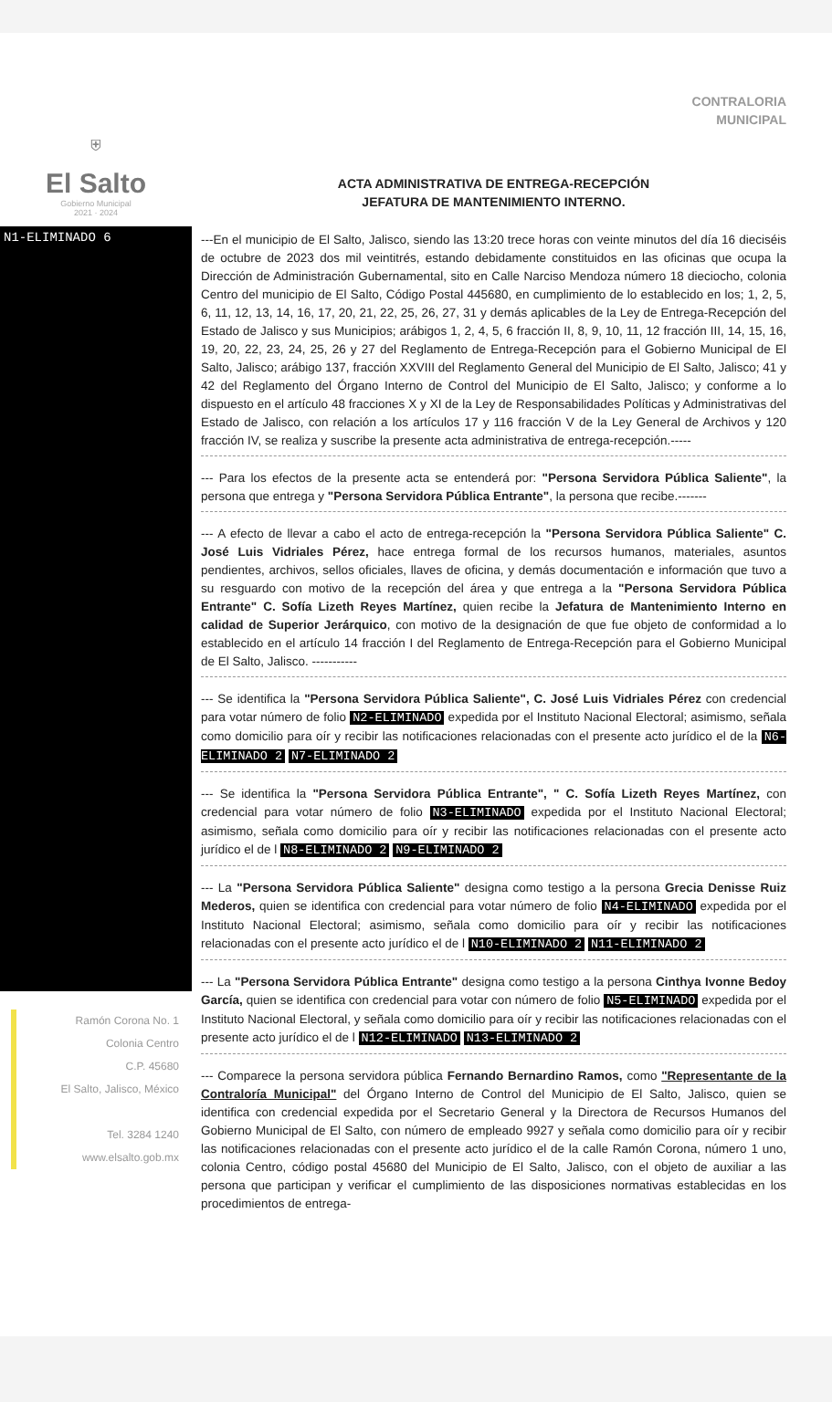⛨
El Salto
Gobierno Municipal
2021 · 2024
N1-ELIMINADO 6
Ramón Corona No. 1
Colonia Centro
C.P. 45680
El Salto, Jalisco, México
Tel. 3284 1240
www.elsalto.gob.mx
CONTRALORIA
MUNICIPAL
ACTA ADMINISTRATIVA DE ENTREGA-RECEPCIÓN
JEFATURA DE MANTENIMIENTO INTERNO.
---En el municipio de El Salto, Jalisco, siendo las 13:20 trece horas con veinte minutos del día 16 dieciséis de octubre de 2023 dos mil veintitrés, estando debidamente constituidos en las oficinas que ocupa la Dirección de Administración Gubernamental, sito en Calle Narciso Mendoza número 18 dieciocho, colonia Centro del municipio de El Salto, Código Postal 445680, en cumplimiento de lo establecido en los; 1, 2, 5, 6, 11, 12, 13, 14, 16, 17, 20, 21, 22, 25, 26, 27, 31 y demás aplicables de la Ley de Entrega-Recepción del Estado de Jalisco y sus Municipios; arábigos 1, 2, 4, 5, 6 fracción II, 8, 9, 10, 11, 12 fracción III, 14, 15, 16, 19, 20, 22, 23, 24, 25, 26 y 27 del Reglamento de Entrega-Recepción para el Gobierno Municipal de El Salto, Jalisco; arábigo 137, fracción XXVIII del Reglamento General del Municipio de El Salto, Jalisco; 41 y 42 del Reglamento del Órgano Interno de Control del Municipio de El Salto, Jalisco; y conforme a lo dispuesto en el artículo 48 fracciones X y XI de la Ley de Responsabilidades Políticas y Administrativas del Estado de Jalisco, con relación a los artículos 17 y 116 fracción V de la Ley General de Archivos y 120 fracción IV, se realiza y suscribe la presente acta administrativa de entrega-recepción.-----
--- Para los efectos de la presente acta se entenderá por: "Persona Servidora Pública Saliente", la persona que entrega y "Persona Servidora Pública Entrante", la persona que recibe.-------
--- A efecto de llevar a cabo el acto de entrega-recepción la "Persona Servidora Pública Saliente" C. José Luis Vidriales Pérez, hace entrega formal de los recursos humanos, materiales, asuntos pendientes, archivos, sellos oficiales, llaves de oficina, y demás documentación e información que tuvo a su resguardo con motivo de la recepción del área y que entrega a la "Persona Servidora Pública Entrante" C. Sofía Lizeth Reyes Martínez, quien recibe la Jefatura de Mantenimiento Interno en calidad de Superior Jerárquico, con motivo de la designación de que fue objeto de conformidad a lo establecido en el artículo 14 fracción I del Reglamento de Entrega-Recepción para el Gobierno Municipal de El Salto, Jalisco. -----------
--- Se identifica la "Persona Servidora Pública Saliente", C. José Luis Vidriales Pérez con credencial para votar número de folio N2-ELIMINADO expedida por el Instituto Nacional Electoral; asimismo, señala como domicilio para oír y recibir las notificaciones relacionadas con el presente acto jurídico el de la N6-ELIMINADO 2 N7-ELIMINADO 2
--- Se identifica la "Persona Servidora Pública Entrante", " C. Sofía Lizeth Reyes Martínez, con credencial para votar número de folio N3-ELIMINADO expedida por el Instituto Nacional Electoral; asimismo, señala como domicilio para oír y recibir las notificaciones relacionadas con el presente acto jurídico el de l N8-ELIMINADO 2 N9-ELIMINADO 2
--- La "Persona Servidora Pública Saliente" designa como testigo a la persona Grecia Denisse Ruiz Mederos, quien se identifica con credencial para votar número de folio N4-ELIMINADO expedida por el Instituto Nacional Electoral; asimismo, señala como domicilio para oír y recibir las notificaciones relacionadas con el presente acto jurídico el de l N10-ELIMINADO 2 N11-ELIMINADO 2
--- La "Persona Servidora Pública Entrante" designa como testigo a la persona Cinthya Ivonne Bedoy García, quien se identifica con credencial para votar con número de folio N5-ELIMINADO expedida por el Instituto Nacional Electoral, y señala como domicilio para oír y recibir las notificaciones relacionadas con el presente acto jurídico el de l N12-ELIMINADO N13-ELIMINADO 2
--- Comparece la persona servidora pública Fernando Bernardino Ramos, como "Representante de la Contraloría Municipal" del Órgano Interno de Control del Municipio de El Salto, Jalisco, quien se identifica con credencial expedida por el Secretario General y la Directora de Recursos Humanos del Gobierno Municipal de El Salto, con número de empleado 9927 y señala como domicilio para oír y recibir las notificaciones relacionadas con el presente acto jurídico el de la calle Ramón Corona, número 1 uno, colonia Centro, código postal 45680 del Municipio de El Salto, Jalisco, con el objeto de auxiliar a las persona que participan y verificar el cumplimiento de las disposiciones normativas establecidas en los procedimientos de entrega-